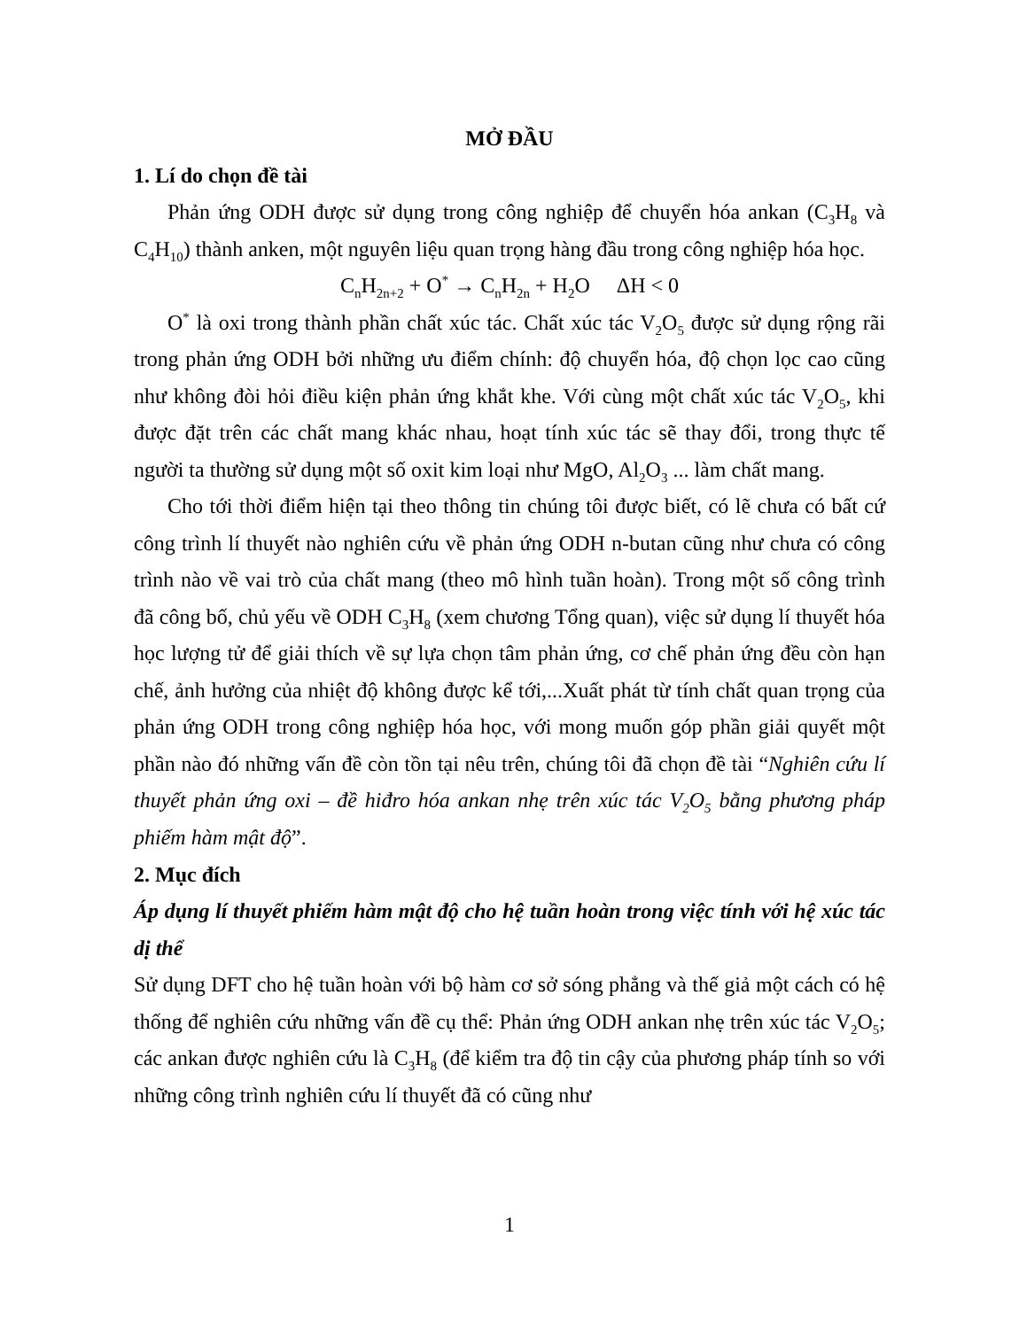MỞ ĐẦU
1. Lí do chọn đề tài
Phản ứng ODH được sử dụng trong công nghiệp để chuyển hóa ankan (C<sub>3</sub>H<sub>8</sub> và C<sub>4</sub>H<sub>10</sub>) thành anken, một nguyên liệu quan trọng hàng đầu trong công nghiệp hóa học.
C<sub>n</sub>H<sub>2n+2</sub> + O<sup>*</sup> → C<sub>n</sub>H<sub>2n</sub> + H<sub>2</sub>O ΔH < 0
O<sup>*</sup> là oxi trong thành phần chất xúc tác. Chất xúc tác V<sub>2</sub>O<sub>5</sub> được sử dụng rộng rãi trong phản ứng ODH bởi những ưu điểm chính: độ chuyển hóa, độ chọn lọc cao cũng như không đòi hỏi điều kiện phản ứng khắt khe. Với cùng một chất xúc tác V<sub>2</sub>O<sub>5</sub>, khi được đặt trên các chất mang khác nhau, hoạt tính xúc tác sẽ thay đổi, trong thực tế người ta thường sử dụng một số oxit kim loại như MgO, Al<sub>2</sub>O<sub>3</sub> ... làm chất mang.
Cho tới thời điểm hiện tại theo thông tin chúng tôi được biết, có lẽ chưa có bất cứ công trình lí thuyết nào nghiên cứu về phản ứng ODH n-butan cũng như chưa có công trình nào về vai trò của chất mang (theo mô hình tuần hoàn). Trong một số công trình đã công bố, chủ yếu về ODH C<sub>3</sub>H<sub>8</sub> (xem chương Tổng quan), việc sử dụng lí thuyết hóa học lượng tử để giải thích về sự lựa chọn tâm phản ứng, cơ chế phản ứng đều còn hạn chế, ảnh hưởng của nhiệt độ không được kể tới,...Xuất phát từ tính chất quan trọng của phản ứng ODH trong công nghiệp hóa học, với mong muốn góp phần giải quyết một phần nào đó những vấn đề còn tồn tại nêu trên, chúng tôi đã chọn đề tài “Nghiên cứu lí thuyết phản ứng oxi – đề hiđro hóa ankan nhẹ trên xúc tác V<sub>2</sub>O<sub>5</sub> bằng phương pháp phiếm hàm mật độ”.
2. Mục đích
Áp dụng lí thuyết phiếm hàm mật độ cho hệ tuần hoàn trong việc tính với hệ xúc tác dị thể
Sử dụng DFT cho hệ tuần hoàn với bộ hàm cơ sở sóng phẳng và thế giả một cách có hệ thống để nghiên cứu những vấn đề cụ thể: Phản ứng ODH ankan nhẹ trên xúc tác V<sub>2</sub>O<sub>5</sub>; các ankan được nghiên cứu là C<sub>3</sub>H<sub>8</sub> (để kiểm tra độ tin cậy của phương pháp tính so với những công trình nghiên cứu lí thuyết đã có cũng như
1